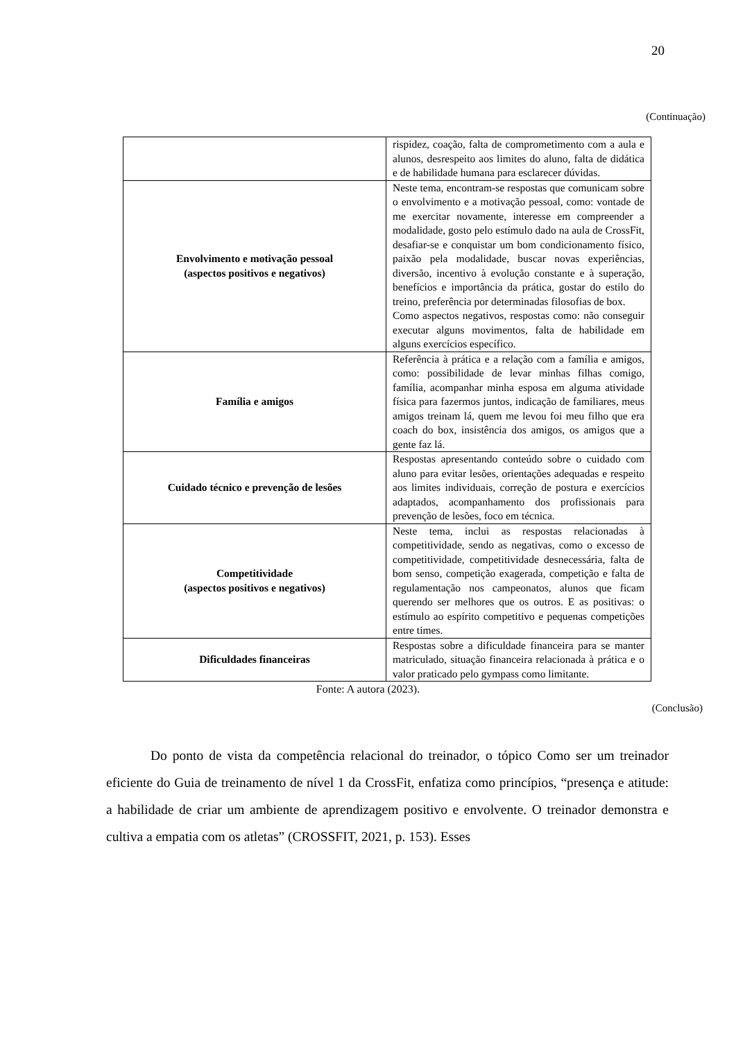20
(Continuação)
| | rispidez, coação, falta de comprometimento com a aula e alunos, desrespeito aos limites do aluno, falta de didática e de habilidade humana para esclarecer dúvidas. |
| Envolvimento e motivação pessoal (aspectos positivos e negativos) | Neste tema, encontram-se respostas que comunicam sobre o envolvimento e a motivação pessoal, como: vontade de me exercitar novamente, interesse em compreender a modalidade, gosto pelo estímulo dado na aula de CrossFit, desafiar-se e conquistar um bom condicionamento físico, paixão pela modalidade, buscar novas experiências, diversão, incentivo à evolução constante e à superação, benefícios e importância da prática, gostar do estilo do treino, preferência por determinadas filosofias de box. Como aspectos negativos, respostas como: não conseguir executar alguns movimentos, falta de habilidade em alguns exercícios específico. |
| Família e amigos | Referência à prática e a relação com a família e amigos, como: possibilidade de levar minhas filhas comigo, família, acompanhar minha esposa em alguma atividade física para fazermos juntos, indicação de familiares, meus amigos treinam lá, quem me levou foi meu filho que era coach do box, insistência dos amigos, os amigos que a gente faz lá. |
| Cuidado técnico e prevenção de lesões | Respostas apresentando conteúdo sobre o cuidado com aluno para evitar lesões, orientações adequadas e respeito aos limites individuais, correção de postura e exercícios adaptados, acompanhamento dos profissionais para prevenção de lesões, foco em técnica. |
| Competitividade (aspectos positivos e negativos) | Neste tema, inclui as respostas relacionadas à competitividade, sendo as negativas, como o excesso de competitividade, competitividade desnecessária, falta de bom senso, competição exagerada, competição e falta de regulamentação nos campeonatos, alunos que ficam querendo ser melhores que os outros. E as positivas: o estímulo ao espírito competitivo e pequenas competições entre times. |
| Dificuldades financeiras | Respostas sobre a dificuldade financeira para se manter matriculado, situação financeira relacionada à prática e o valor praticado pelo gympass como limitante. |
Fonte: A autora (2023).
(Conclusão)
Do ponto de vista da competência relacional do treinador, o tópico Como ser um treinador eficiente do Guia de treinamento de nível 1 da CrossFit, enfatiza como princípios, “presença e atitude: a habilidade de criar um ambiente de aprendizagem positivo e envolvente. O treinador demonstra e cultiva a empatia com os atletas” (CROSSFIT, 2021, p. 153). Esses